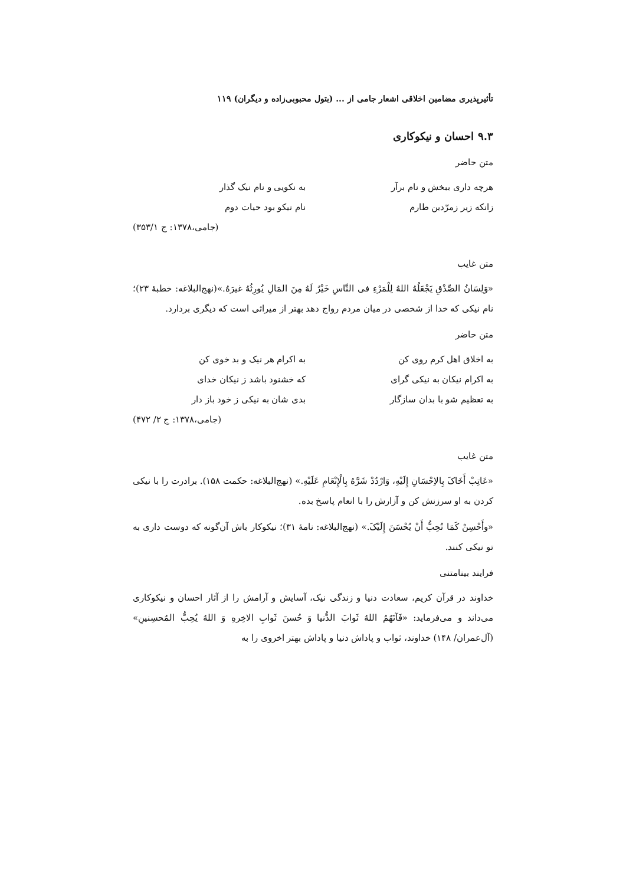تأثیرپذیری مضامین اخلاقی اشعار جامی از ... (بتول محبوبی‌زاده و دیگران) ۱۱۹
۹.۳ احسان و نیکوکاری
متن حاضر
هرچه داری ببخش و نام برآر به نکویی و نام نیک گذار
زانکه زیر زمرّدین طارم نام نیکو بود حیات دوم
(جامی،۱۳۷۸: ج ۳۵۳/۱)
متن غایب
«وَلِسَانُ الصِّدْقِ یَجْعَلُهُ اللهُ لِلْمَرْءِ فی النَّاسِ خَیْرٌ لَهُ مِنَ المَالِ یُورِثُهُ غیرَهُ.»(نهج‌البلاغه: خطبهٔ ۲۳)؛ نام نیکی که خدا از شخصی در میان مردم رواج دهد بهتر از میراثی است که دیگری بردارد.
متن حاضر
به اخلاق اهل کرم روی کن به اکرام هر نیک و بد خوی کن
به اکرام نیکان به نیکی گرای که خشنود باشد ز نیکان خدای
به تعظیم شو با بدان سازگار بدی شان به نیکی ز خود باز دار
(جامی،۱۳۷۸: ج ۲/ ۴۷۲)
متن غایب
«عَاتِبْ أَخَاکَ بِالاِحْسَانِ إِلَیْهِ، وَارْدُدْ شَرَّهُ بِالْإِنْعَامِ عَلَیْهِ.» (نهج‌البلاغه: حکمت ۱۵۸). برادرت را با نیکی کردن به او سرزنش کن و آزارش را با انعام پاسخ بده.
«وأَحْسِنْ کَمَا تُحِبُّ أَنْ یُحْسَنَ إِلَیْکَ.» (نهج‌البلاغه: نامهٔ ۳۱)؛ نیکوکار باش آن‌گونه که دوست داری به تو نیکی کنند.
فرایند بینامتنی
خداوند در قرآن کریم، سعادت دنیا و زندگی نیک، آسایش و آرامش را از آثار احسان و نیکوکاری می‌داند و می‌فرماید: «فَآتَهُمُ اللهُ ثَوابَ الدُّنیا وَ حُسنَ ثَوابِ الاخِرهِ وَ اللهُ یُحِبُّ المُحسِنینِ» (آل‌عمران/ ۱۴۸) خداوند، ثواب و پاداش دنیا و پاداش بهتر اخروی را به